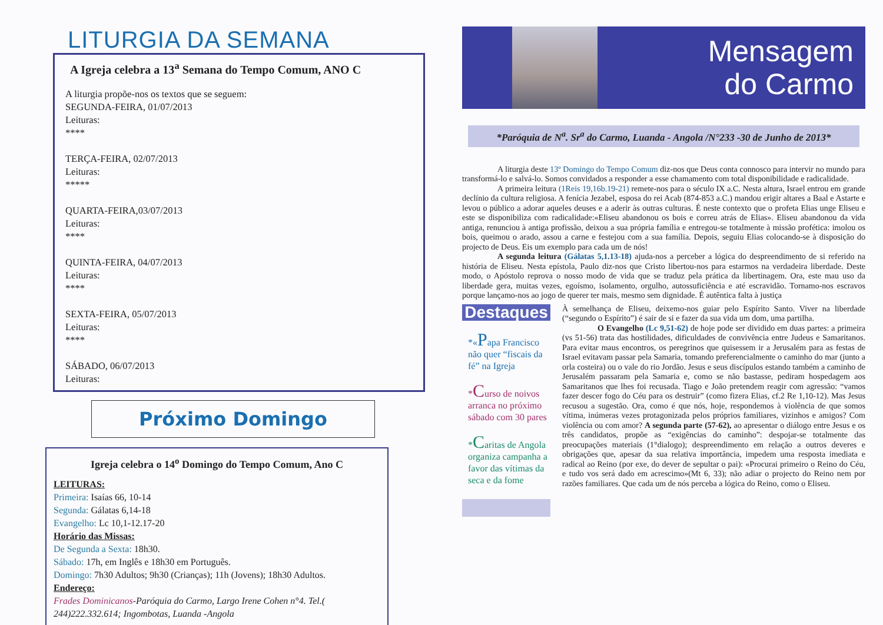LITURGIA DA SEMANA
A Igreja celebra a 13<sup>a</sup> Semana do Tempo Comum, ANO C
A liturgia propõe-nos os textos que se seguem:
SEGUNDA-FEIRA, 01/07/2013
Leituras:
****
TERÇA-FEIRA, 02/07/2013
Leituras:
*****
QUARTA-FEIRA,03/07/2013
Leituras:
****
QUINTA-FEIRA, 04/07/2013
Leituras:
****
SEXTA-FEIRA, 05/07/2013
Leituras:
****
SÁBADO, 06/07/2013
Leituras:
Próximo Domingo
Igreja celebra o 14<sup>o</sup> Domingo do Tempo Comum, Ano C
LEITURAS:
Primeira: Isaías 66, 10-14
Segunda: Gálatas 6,14-18
Evangelho: Lc 10,1-12.17-20
Horário das Missas:
De Segunda a Sexta: 18h30.
Sábado: 17h, em Inglês e 18h30 em Português.
Domingo: 7h30 Adultos; 9h30 (Crianças); 11h (Jovens); 18h30 Adultos.
Endereço:
Frades Dominicanos-Paróquia do Carmo, Largo Irene Cohen n°4. Tel.( 244)222.332.614; Ingombotas, Luanda -Angola
Mensagem
do Carmo
*Paróquia de N<sup>a</sup>. Sr<sup>a</sup> do Carmo, Luanda - Angola /N°233 -30 de Junho de 2013*
A liturgia deste 13º Domingo do Tempo Comum diz-nos que Deus conta connosco para intervir no mundo para transformá-lo e salvá-lo. Somos convidados a responder a esse chamamento com total disponibilidade e radicalidade.
A primeira leitura (1Reis 19,16b.19-21) remete-nos para o século IX a.C. Nesta altura, Israel entrou em grande declínio da cultura religiosa. A fenícia Jezabel, esposa do rei Acab (874-853 a.C.) mandou erigir altares a Baal e Astarte e levou o público a adorar aqueles deuses e a aderir às outras culturas. É neste contexto que o profeta Elias unge Eliseu e este se disponibiliza com radicalidade:«Eliseu abandonou os bois e correu atrás de Elias». Eliseu abandonou da vida antiga, renunciou à antiga profissão, deixou a sua própria família e entregou-se totalmente à missão profética: imolou os bois, queimou o arado, assou a carne e festejou com a sua família. Depois, seguiu Elias colocando-se à disposição do projecto de Deus. Eis um exemplo para cada um de nós!
A segunda leitura (Gálatas 5,1.13-18) ajuda-nos a perceber a lógica do despreendimento de si referido na história de Eliseu. Nesta epístola, Paulo diz-nos que Cristo libertou-nos para estarmos na verdadeira liberdade. Deste modo, o Apóstolo reprova o nosso modo de vida que se traduz pela prática da libertinagem. Ora, este mau uso da liberdade gera, muitas vezes, egoísmo, isolamento, orgulho, autossuficiência e até escravidão. Tornamo-nos escravos porque lançamo-nos ao jogo de querer ter mais, mesmo sem dignidade. É autêntica falta à justiça
Destaques
*«Papa Francisco não quer “fiscais da fé” na Igreja
*Curso de noivos arranca no próximo sábado com 30 pares
*Caritas de Angola organiza campanha a favor das vítimas da seca e da fome
À semelhança de Eliseu, deixemo-nos guiar pelo Espírito Santo. Viver na liberdade (“segundo o Espírito”) é sair de si e fazer da sua vida um dom, uma partilha.
O Evangelho (Lc 9,51-62) de hoje pode ser dividido em duas partes: a primeira (vs 51-56) trata das hostilidades, dificuldades de convivência entre Judeus e Samaritanos. Para evitar maus encontros, os peregrinos que quisessem ir a Jerusalém para as festas de Israel evitavam passar pela Samaria, tomando preferencialmente o caminho do mar (junto a orla costeira) ou o vale do rio Jordão. Jesus e seus discípulos estando também a caminho de Jerusalém passaram pela Samaria e, como se não bastasse, pediram hospedagem aos Samaritanos que lhes foi recusada. Tiago e João pretendem reagir com agressão: “vamos fazer descer fogo do Céu para os destruir” (como fizera Elias, cf.2 Re 1,10-12). Mas Jesus recusou a sugestão. Ora, como é que nós, hoje, respondemos à violência de que somos vítima, inúmeras vezes protagonizada pelos próprios familiares, vizinhos e amigos? Com violência ou com amor? A segunda parte (57-62), ao apresentar o diálogo entre Jesus e os três candidatos, propõe as “exigências do caminho”: despojar-se totalmente das preocupações materiais (1°dialogo); despreendimento em relação a outros deveres e obrigações que, apesar da sua relativa importância, impedem uma resposta imediata e radical ao Reino (por exe, do dever de sepultar o pai): «Procurai primeiro o Reino do Céu, e tudo vos será dado em acrescimo»(Mt 6, 33); não adiar o projecto do Reino nem por razões familiares. Que cada um de nós perceba a lógica do Reino, como o Eliseu.